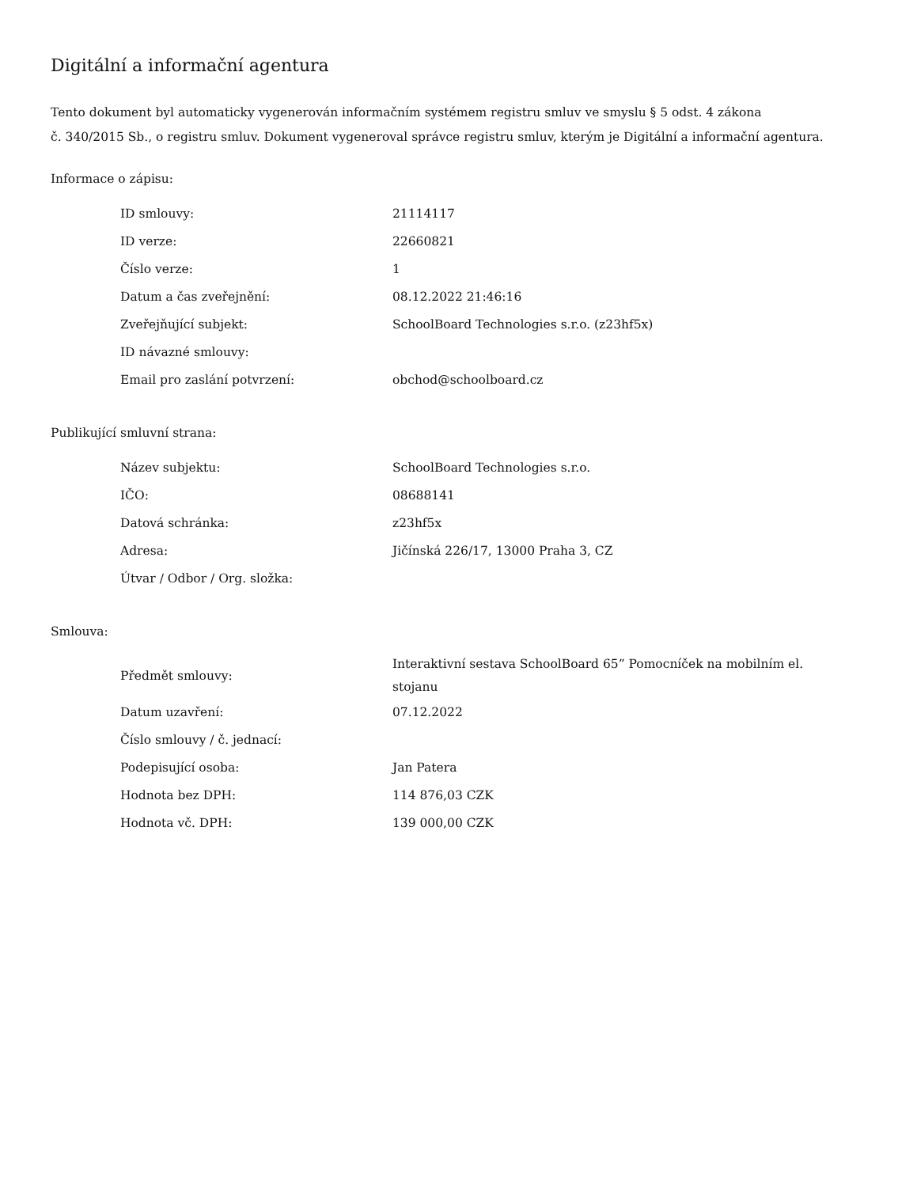Digitální a informační agentura
Tento dokument byl automaticky vygenerován informačním systémem registru smluv ve smyslu § 5 odst. 4 zákona
č. 340/2015 Sb., o registru smluv. Dokument vygeneroval správce registru smluv, kterým je Digitální a informační agentura.
Informace o zápisu:
| ID smlouvy: | 21114117 |
| ID verze: | 22660821 |
| Číslo verze: | 1 |
| Datum a čas zveřejnění: | 08.12.2022 21:46:16 |
| Zveřejňující subjekt: | SchoolBoard Technologies s.r.o. (z23hf5x) |
| ID návazné smlouvy: | |
| Email pro zaslání potvrzení: | obchod@schoolboard.cz |
Publikující smluvní strana:
| Název subjektu: | SchoolBoard Technologies s.r.o. |
| IČO: | 08688141 |
| Datová schránka: | z23hf5x |
| Adresa: | Jičínská 226/17, 13000 Praha 3, CZ |
| Útvar / Odbor / Org. složka: | |
Smlouva:
| Předmět smlouvy: | Interaktivní sestava SchoolBoard 65” Pomocníček na mobilním el. stojanu |
| Datum uzavření: | 07.12.2022 |
| Číslo smlouvy / č. jednací: | |
| Podepisující osoba: | Jan Patera |
| Hodnota bez DPH: | 114 876,03 CZK |
| Hodnota vč. DPH: | 139 000,00 CZK |